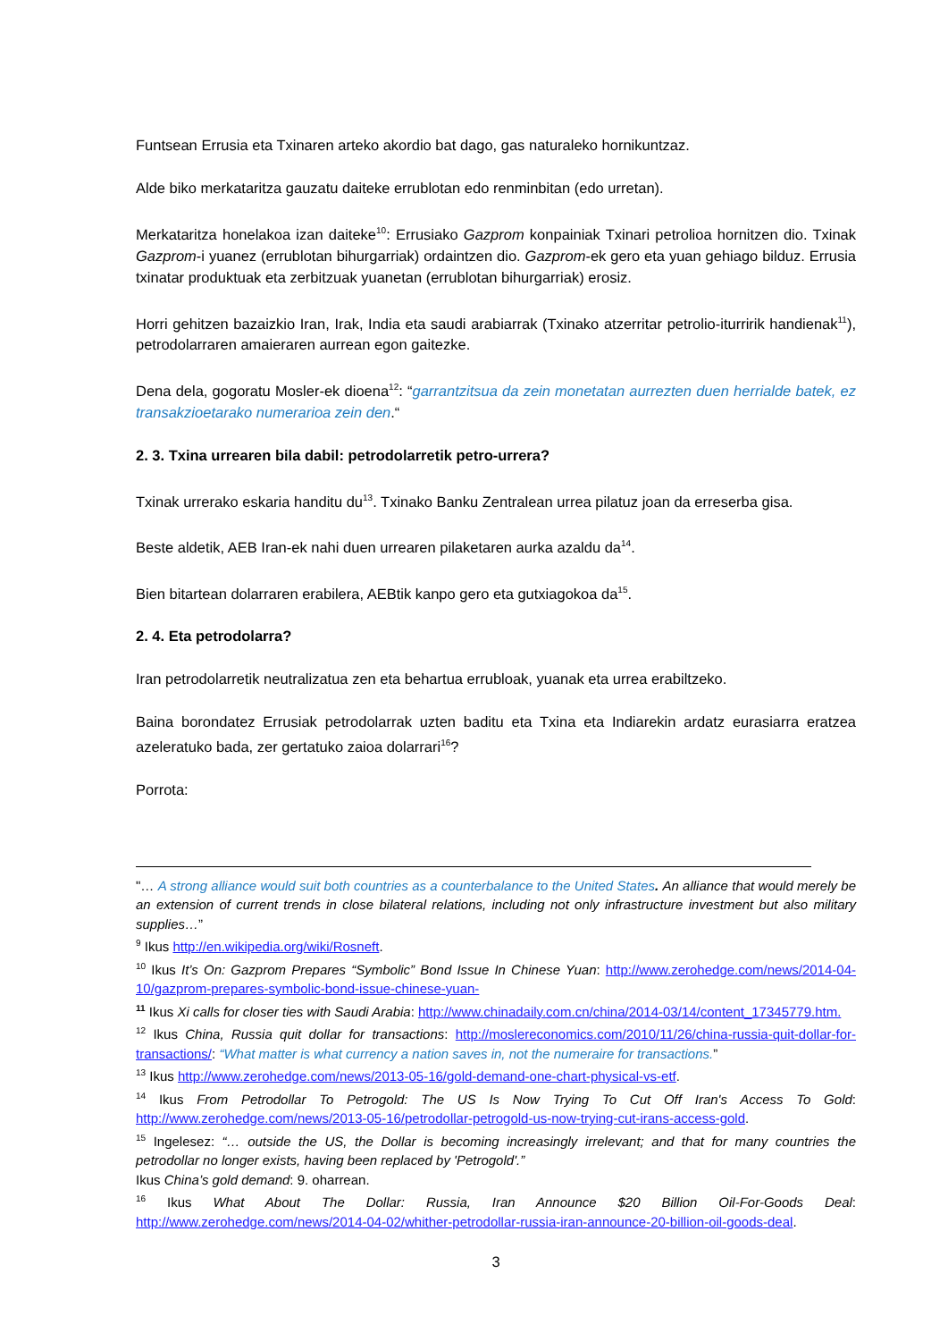Funtsean Errusia eta Txinaren arteko akordio bat dago, gas naturaleko hornikuntzaz.
Alde biko merkataritza gauzatu daiteke errublotan edo renminbitan (edo urretan).
Merkataritza honelakoa izan daiteke<sup>10</sup>: Errusiako Gazprom konpainiak Txinari petrolioa hornitzen dio. Txinak Gazprom-i yuanez (errublotan bihurgarriak) ordaintzen dio. Gazprom-ek gero eta yuan gehiago bilduz. Errusia txinatar produktuak eta zerbitzuak yuanetan (errublotan bihurgarriak) erosiz.
Horri gehitzen bazaizkio Iran, Irak, India eta saudi arabiarrak (Txinako atzerritar petrolio-iturririk handienak<sup>11</sup>), petrodolarraren amaieraren aurrean egon gaitezke.
Dena dela, gogoratu Mosler-ek dioena<sup>12</sup>: “garrantzitsua da zein monetatan aurrezten duen herrialde batek, ez transakzioetarako numerarioa zein den.“
2. 3. Txina urrearen bila dabil: petrodolarretik petro-urrera?
Txinak urrerako eskaria handitu du<sup>13</sup>. Txinako Banku Zentralean urrea pilatuz joan da erreserba gisa.
Beste aldetik, AEB Iran-ek nahi duen urrearen pilaketaren aurka azaldu da<sup>14</sup>.
Bien bitartean dolarraren erabilera, AEBtik kanpo gero eta gutxiagokoa da<sup>15</sup>.
2. 4. Eta petrodolarra?
Iran petrodolarretik neutralizatua zen eta behartua errubloak, yuanak eta urrea erabiltzeko.
Baina borondatez Errusiak petrodolarrak uzten baditu eta Txina eta Indiarekin ardatz eurasiarra eratzea azeleratuko bada, zer gertatuko zaioa dolarrari<sup>16</sup>?
Porrota:
"… A strong alliance would suit both countries as a counterbalance to the United States. An alliance that would merely be an extension of current trends in close bilateral relations, including not only infrastructure investment but also military supplies…”
<sup>9</sup> Ikus http://en.wikipedia.org/wiki/Rosneft.
<sup>10</sup> Ikus It’s On: Gazprom Prepares “Symbolic” Bond Issue In Chinese Yuan: http://www.zerohedge.com/news/2014-04-10/gazprom-prepares-symbolic-bond-issue-chinese-yuan-
<sup>11</sup> Ikus Xi calls for closer ties with Saudi Arabia: http://www.chinadaily.com.cn/china/2014-03/14/content_17345779.htm.
<sup>12</sup> Ikus China, Russia quit dollar for transactions: http://moslereconomics.com/2010/11/26/china-russia-quit-dollar-for-transactions/: “What matter is what currency a nation saves in, not the numeraire for transactions.”
<sup>13</sup> Ikus http://www.zerohedge.com/news/2013-05-16/gold-demand-one-chart-physical-vs-etf.
<sup>14</sup> Ikus From Petrodollar To Petrogold: The US Is Now Trying To Cut Off Iran's Access To Gold: http://www.zerohedge.com/news/2013-05-16/petrodollar-petrogold-us-now-trying-cut-irans-access-gold.
<sup>15</sup> Ingelesez: “… outside the US, the Dollar is becoming increasingly irrelevant; and that for many countries the petrodollar no longer exists, having been replaced by 'Petrogold'.”
Ikus China’s gold demand: 9. oharrean.
<sup>16</sup> Ikus What About The Dollar: Russia, Iran Announce $20 Billion Oil-For-Goods Deal: http://www.zerohedge.com/news/2014-04-02/whither-petrodollar-russia-iran-announce-20-billion-oil-goods-deal.
3